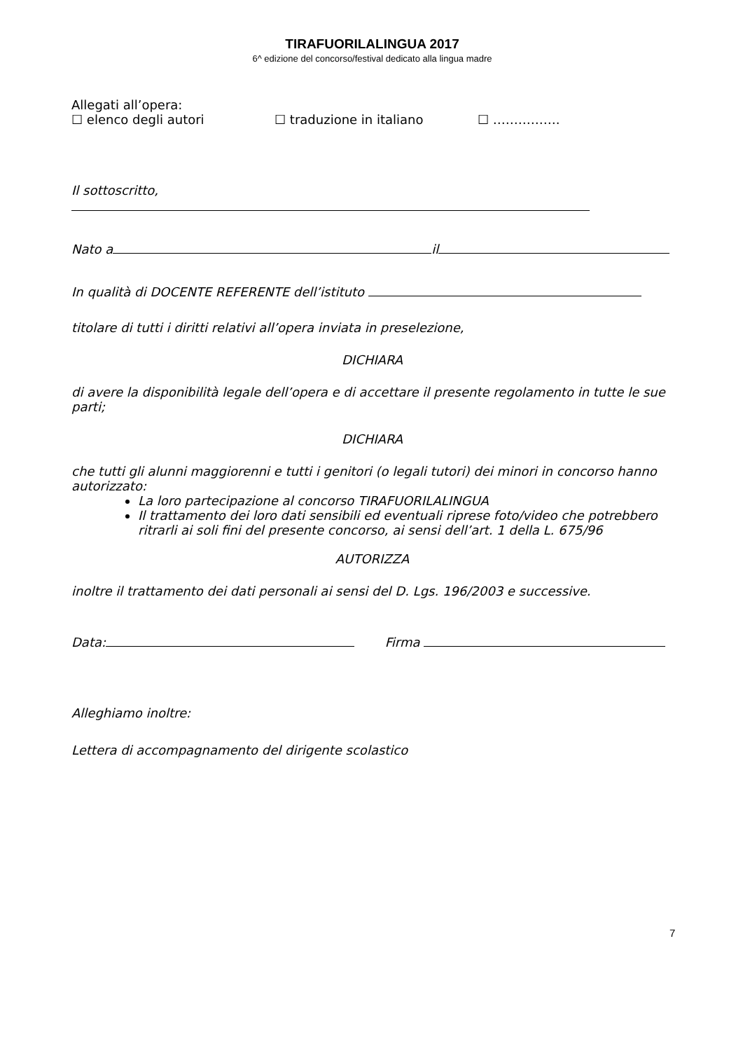TIRAFUORILALINGUA 2017
6^ edizione del concorso/festival dedicato alla lingua madre
Allegati all’opera:
☐ elenco degli autori ☐ traduzione in italiano ☐ …………….
Il sottoscritto,
Nato a il
In qualità di DOCENTE REFERENTE dell’istituto
titolare di tutti i diritti relativi all’opera inviata in preselezione,
DICHIARA
di avere la disponibilità legale dell’opera e di accettare il presente regolamento in tutte le sue parti;
DICHIARA
che tutti gli alunni maggiorenni e tutti i genitori (o legali tutori) dei minori in concorso hanno autorizzato:
La loro partecipazione al concorso TIRAFUORILALINGUA
Il trattamento dei loro dati sensibili ed eventuali riprese foto/video che potrebbero ritrarli ai soli fini del presente concorso, ai sensi dell’art. 1 della L. 675/96
AUTORIZZA
inoltre il trattamento dei dati personali ai sensi del D. Lgs. 196/2003 e successive.
Data: Firma
Alleghiamo inoltre:
Lettera di accompagnamento del dirigente scolastico
7